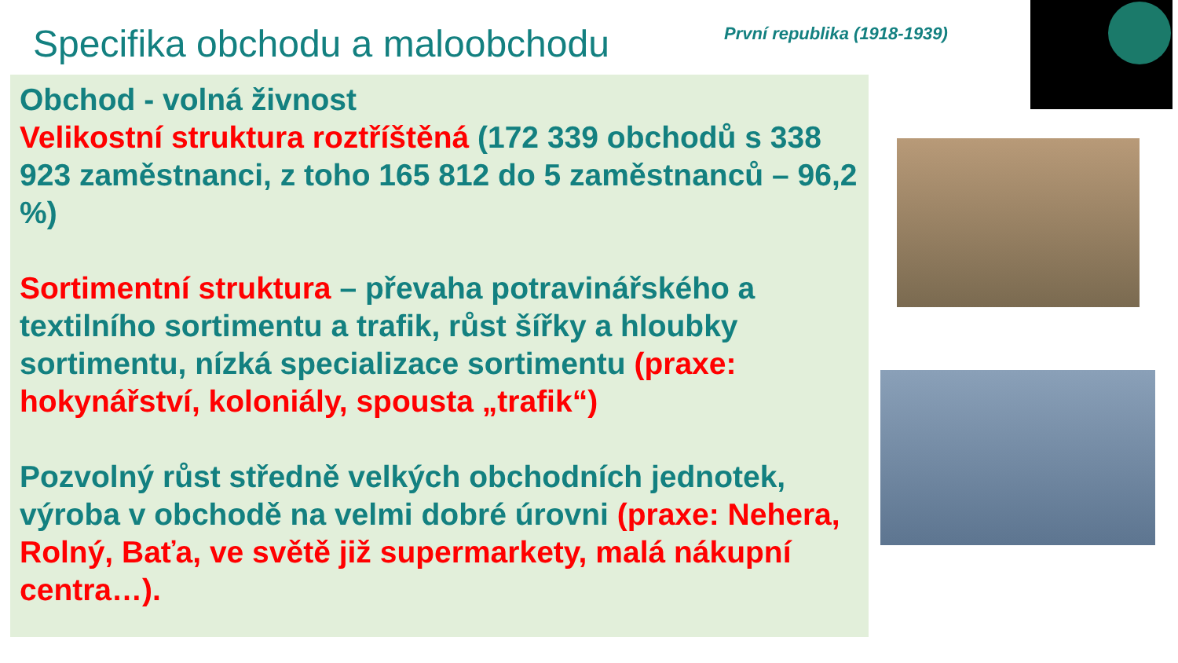Specifika obchodu a maloobchodu
První republika (1918-1939)
Obchod - volná živnost
Velikostní struktura roztříštěná (172 339 obchodů s 338 923 zaměstnanci, z toho 165 812 do 5 zaměstnanců – 96,2 %)
Sortimentní struktura – převaha potravinářského a textilního sortimentu a trafik, růst šířky a hloubky sortimentu, nízká specializace sortimentu (praxe: hokynářství, koloniály, spousta „trafik“)
Pozvolný růst středně velkých obchodních jednotek, výroba v obchodě na velmi dobré úrovni (praxe: Nehera, Rolný, Baťa, ve světě již supermarkety, malá nákupní centra…).